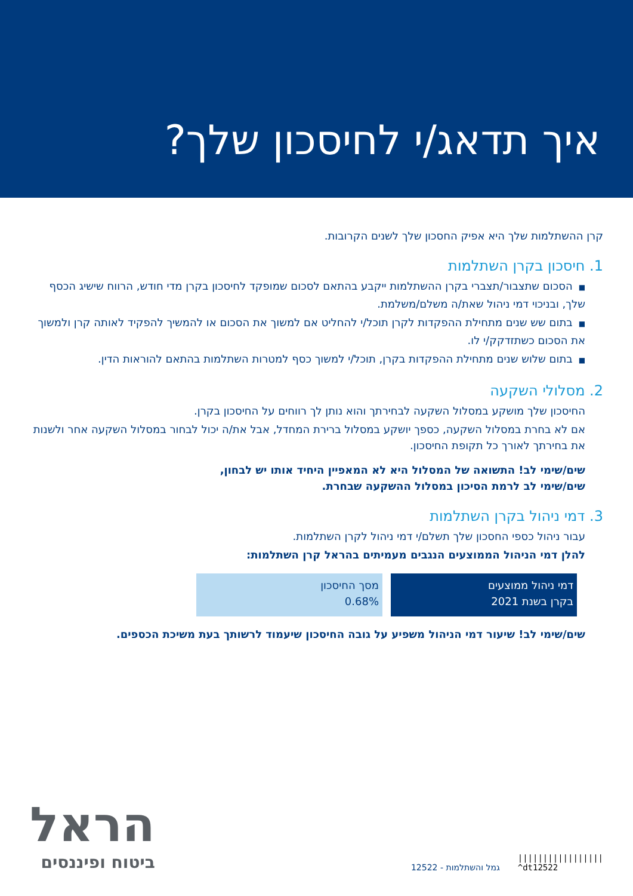איך תדאג/י לחיסכון שלך?
קרן ההשתלמות שלך היא אפיק החסכון שלך לשנים הקרובות.
1. חיסכון בקרן השתלמות
■הסכום שתצבור/תצברי בקרן ההשתלמות ייקבע בהתאם לסכום שמופקד לחיסכון בקרן מדי חודש, הרווח שישיג הכסף שלך, ובניכוי דמי ניהול שאת/ה משלם/משלמת.
■בתום שש שנים מתחילת ההפקדות לקרן תוכל/י להחליט אם למשוך את הסכום או להמשיך להפקיד לאותה קרן ולמשוך את הסכום כשתזדקק/י לו.
■בתום שלוש שנים מתחילת ההפקדות בקרן, תוכל/י למשוך כסף למטרות השתלמות בהתאם להוראות הדין.
2. מסלולי השקעה
החיסכון שלך מושקע במסלול השקעה לבחירתך והוא נותן לך רווחים על החיסכון בקרן.
אם לא בחרת במסלול השקעה, כספך יושקע במסלול ברירת המחדל, אבל את/ה יכול לבחור במסלול השקעה אחר ולשנות את בחירתך לאורך כל תקופת החיסכון.
שים/שימי לב! התשואה של המסלול היא לא המאפיין היחיד אותו יש לבחון,
שים/שימי לב לרמת הסיכון במסלול ההשקעה שבחרת.
3. דמי ניהול בקרן השתלמות
עבור ניהול כספי החסכון שלך תשלם/י דמי ניהול לקרן השתלמות.
להלן דמי הניהול הממוצעים הנגבים מעמיתים בהראל קרן השתלמות:
| דמי ניהול ממוצעים בקרן בשנת 2021 | מסך החיסכון 0.68% |
שים/שימי לב! שיעור דמי הניהול משפיע על גובה החיסכון שיעמוד לרשותך בעת משיכת הכספים.
הראל
ביטוח ופיננסים
גמל והשתלמות - 12522 |||||||||||||||||
^dt12522